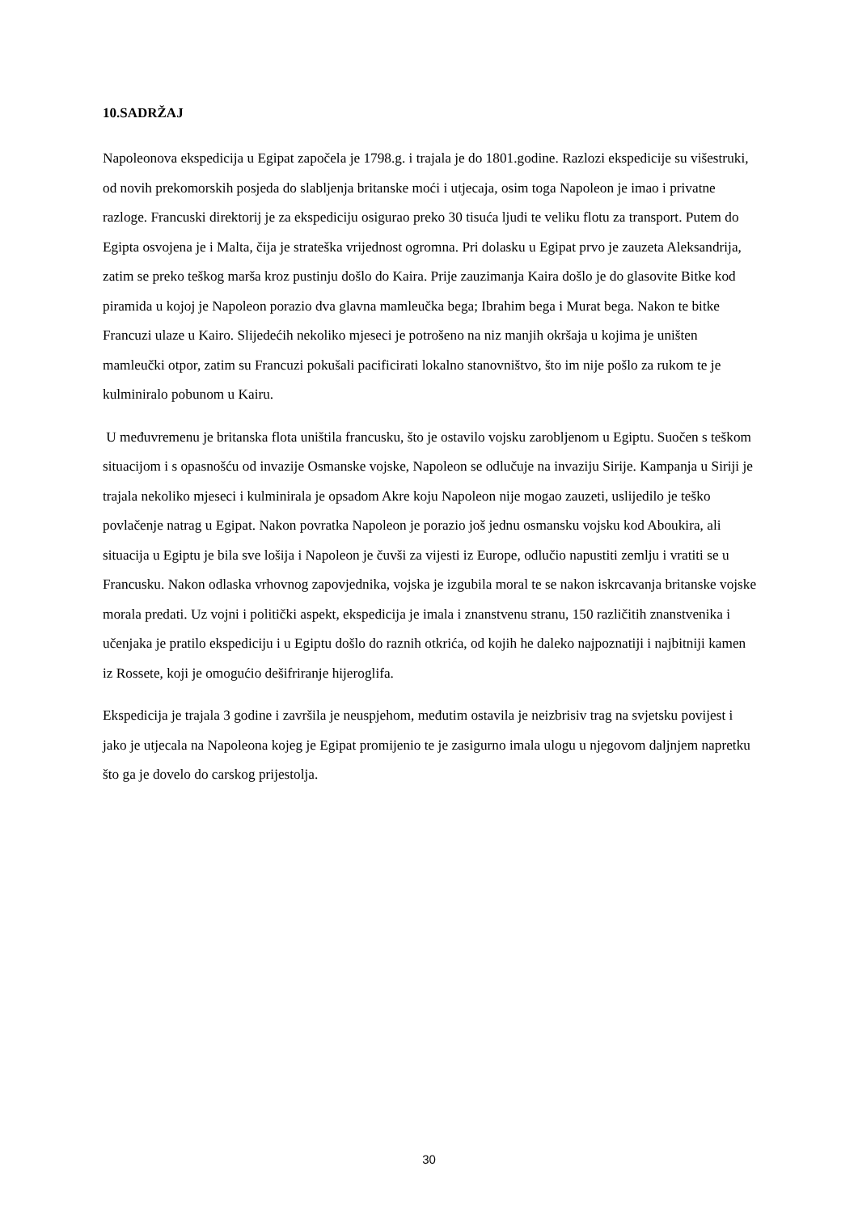10.SADRŽAJ
Napoleonova ekspedicija u Egipat započela je 1798.g. i trajala je do 1801.godine. Razlozi ekspedicije su višestruki, od novih prekomorskih posjeda do slabljenja britanske moći i utjecaja, osim toga Napoleon je imao i privatne razloge. Francuski direktorij je za ekspediciju osigurao preko 30 tisuća ljudi te veliku flotu za transport. Putem do Egipta osvojena je i Malta, čija je strateška vrijednost ogromna. Pri dolasku u Egipat prvo je zauzeta Aleksandrija, zatim se preko teškog marša kroz pustinju došlo do Kaira. Prije zauzimanja Kaira došlo je do glasovite Bitke kod piramida u kojoj je Napoleon porazio dva glavna mamleučka bega; Ibrahim bega i Murat bega. Nakon te bitke Francuzi ulaze u Kairo. Slijedećih nekoliko mjeseci je potrošeno na niz manjih okršaja u kojima je uništen mamleučki otpor, zatim su Francuzi pokušali pacificirati lokalno stanovništvo, što im nije pošlo za rukom te je kulminiralo pobunom u Kairu.
U međuvremenu je britanska flota uništila francusku, što je ostavilo vojsku zarobljenom u Egiptu. Suočen s teškom situacijom i s opasnošću od invazije Osmanske vojske, Napoleon se odlučuje na invaziju Sirije. Kampanja u Siriji je trajala nekoliko mjeseci i kulminirala je opsadom Akre koju Napoleon nije mogao zauzeti, uslijedilo je teško povlačenje natrag u Egipat. Nakon povratka Napoleon je porazio još jednu osmansku vojsku kod Aboukira, ali situacija u Egiptu je bila sve lošija i Napoleon je čuvši za vijesti iz Europe, odlučio napustiti zemlju i vratiti se u Francusku. Nakon odlaska vrhovnog zapovjednika, vojska je izgubila moral te se nakon iskrcavanja britanske vojske morala predati. Uz vojni i politički aspekt, ekspedicija je imala i znanstvenu stranu, 150 različitih znanstvenika i učenjaka je pratilo ekspediciju i u Egiptu došlo do raznih otkrića, od kojih he daleko najpoznatiji i najbitniji kamen iz Rossete, koji je omogućio dešifriranje hijeroglifa.
Ekspedicija je trajala 3 godine i završila je neuspjehom, međutim ostavila je neizbrisiv trag na svjetsku povijest i jako je utjecala na Napoleona kojeg je Egipat promijenio te je zasigurno imala ulogu u njegovom daljnjem napretku što ga je dovelo do carskog prijestolja.
30